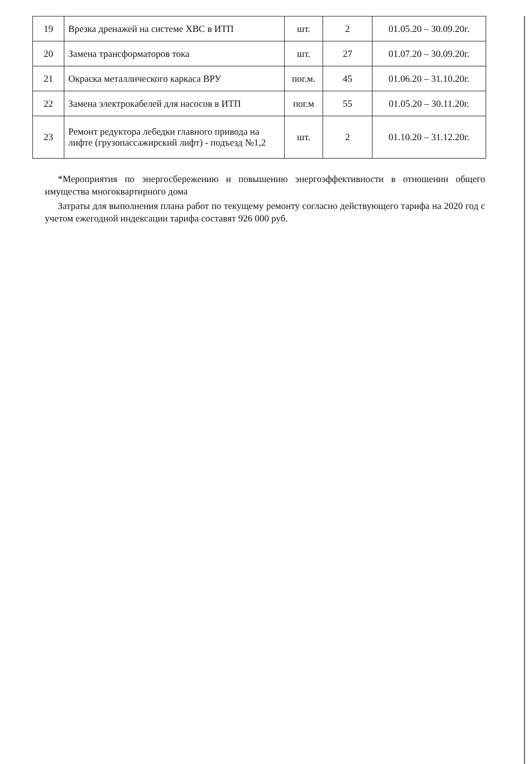| 19 | Врезка дренажей на системе ХВС в ИТП | шт. | 2 | 01.05.20 – 30.09.20г. |
| 20 | Замена трансформаторов тока | шт. | 27 | 01.07.20 – 30.09.20г. |
| 21 | Окраска металлического каркаса ВРУ | пог.м. | 45 | 01.06.20 – 31.10.20г. |
| 22 | Замена электрокабелей для насосов в ИТП | пог.м | 55 | 01.05.20 – 30.11.20г. |
| 23 | Ремонт редуктора лебедки главного привода на лифте (грузопассажирский лифт) - подъезд №1,2 | шт. | 2 | 01.10.20 – 31.12.20г. |
*Мероприятия по энергосбережению и повышению энергоэффективности в отношении общего имущества многоквартирного дома
Затраты для выполнения плана работ по текущему ремонту согласно действующего тарифа на 2020 год с учетом ежегодной индексации тарифа составят 926 000 руб.